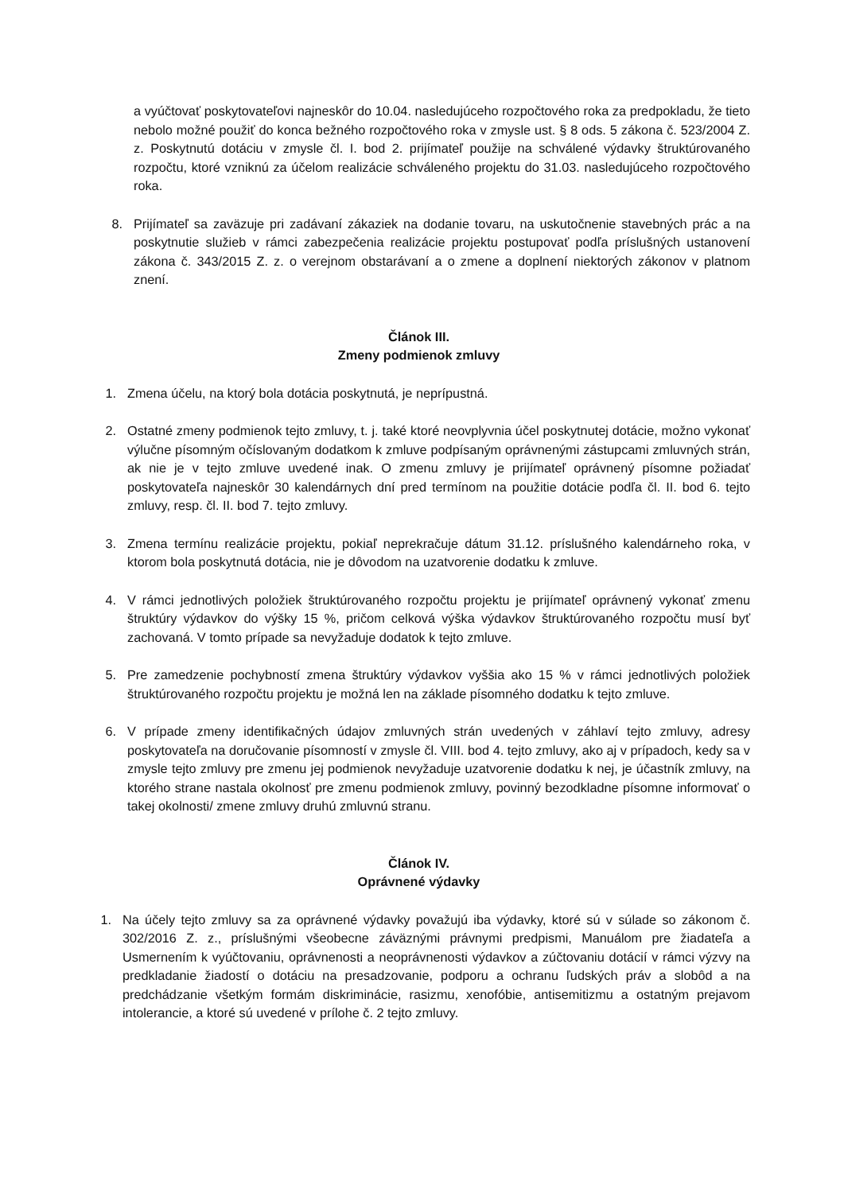a vyúčtovať poskytovateľovi najneskôr do 10.04. nasledujúceho rozpočtového roka za predpokladu, že tieto nebolo možné použiť do konca bežného rozpočtového roka v zmysle ust. § 8 ods. 5 zákona č. 523/2004 Z. z. Poskytnutú dotáciu v zmysle čl. I. bod 2. prijímateľ použije na schválené výdavky štruktúrovaného rozpočtu, ktoré vzniknú za účelom realizácie schváleného projektu do 31.03. nasledujúceho rozpočtového roka.
8. Prijímateľ sa zaväzuje pri zadávaní zákaziek na dodanie tovaru, na uskutočnenie stavebných prác a na poskytnutie služieb v rámci zabezpečenia realizácie projektu postupovať podľa príslušných ustanovení zákona č. 343/2015 Z. z. o verejnom obstarávaní a o zmene a doplnení niektorých zákonov v platnom znení.
Článok III.
Zmeny podmienok zmluvy
1. Zmena účelu, na ktorý bola dotácia poskytnutá, je neprípustná.
2. Ostatné zmeny podmienok tejto zmluvy, t. j. také ktoré neovplyvnia účel poskytnutej dotácie, možno vykonať výlučne písomným očíslovaným dodatkom k zmluve podpísaným oprávnenými zástupcami zmluvných strán, ak nie je v tejto zmluve uvedené inak. O zmenu zmluvy je prijímateľ oprávnený písomne požiadať poskytovateľa najneskôr 30 kalendárnych dní pred termínom na použitie dotácie podľa čl. II. bod 6. tejto zmluvy, resp. čl. II. bod 7. tejto zmluvy.
3. Zmena termínu realizácie projektu, pokiaľ neprekračuje dátum 31.12. príslušného kalendárneho roka, v ktorom bola poskytnutá dotácia, nie je dôvodom na uzatvorenie dodatku k zmluve.
4. V rámci jednotlivých položiek štruktúrovaného rozpočtu projektu je prijímateľ oprávnený vykonať zmenu štruktúry výdavkov do výšky 15 %, pričom celková výška výdavkov štruktúrovaného rozpočtu musí byť zachovaná. V tomto prípade sa nevyžaduje dodatok k tejto zmluve.
5. Pre zamedzenie pochybností zmena štruktúry výdavkov vyššia ako 15 % v rámci jednotlivých položiek štruktúrovaného rozpočtu projektu je možná len na základe písomného dodatku k tejto zmluve.
6. V prípade zmeny identifikačných údajov zmluvných strán uvedených v záhlaví tejto zmluvy, adresy poskytovateľa na doručovanie písomností v zmysle čl. VIII. bod 4. tejto zmluvy, ako aj v prípadoch, kedy sa v zmysle tejto zmluvy pre zmenu jej podmienok nevyžaduje uzatvorenie dodatku k nej, je účastník zmluvy, na ktorého strane nastala okolnosť pre zmenu podmienok zmluvy, povinný bezodkladne písomne informovať o takej okolnosti/ zmene zmluvy druhú zmluvnú stranu.
Článok IV.
Oprávnené výdavky
1. Na účely tejto zmluvy sa za oprávnené výdavky považujú iba výdavky, ktoré sú v súlade so zákonom č. 302/2016 Z. z., príslušnými všeobecne záväznými právnymi predpismi, Manuálom pre žiadateľa a Usmernením k vyúčtovaniu, oprávnenosti a neoprávnenosti výdavkov a zúčtovaniu dotácií v rámci výzvy na predkladanie žiadostí o dotáciu na presadzovanie, podporu a ochranu ľudských práv a slobôd a na predchádzanie všetkým formám diskriminácie, rasizmu, xenofóbie, antisemitizmu a ostatným prejavom intolerancie, a ktoré sú uvedené v prílohe č. 2 tejto zmluvy.